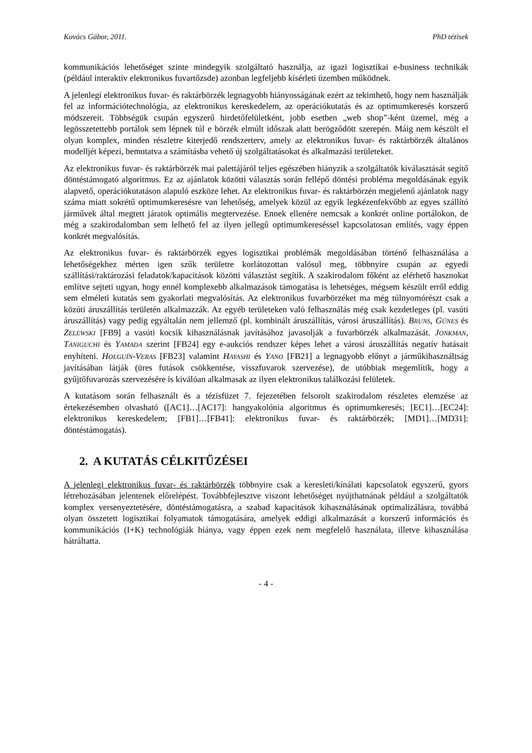Kovács Gábor, 2011. PhD tézisek
kommunikációs lehetőséget szinte mindegyik szolgáltató használja, az igazi logisztikai e-business technikák (például interaktív elektronikus fuvartőzsde) azonban legfeljebb kísérleti üzemben működnek.
A jelenlegi elektronikus fuvar- és raktárbörzék legnagyobb hiányosságának ezért az tekinthető, hogy nem használják fel az információtechnológia, az elektronikus kereskedelem, az operációkutatás és az optimumkeresés korszerű módszereit. Többségük csupán egyszerű hirdetőfelületként, jobb esetben „web shop”-ként üzemel, még a legösszetettebb portálok sem lépnek túl e börzék elmúlt időszak alatt berögződött szerepén. Máig nem készült el olyan komplex, minden részletre kiterjedő rendszerterv, amely az elektronikus fuvar- és raktárbörzék általános modelljét képezi, bemutatva a számításba vehető új szolgáltatásokat és alkalmazási területeket.
Az elektronikus fuvar- és raktárbörzék mai palettájáról teljes egészében hiányzik a szolgáltatók kiválasztását segítő döntéstámogató algoritmus. Ez az ajánlatok közötti választás során fellépő döntési probléma megoldásának egyik alapvető, operációkutatáson alapuló eszköze lehet. Az elektronikus fuvar- és raktárbörzén megjelenő ajánlatok nagy száma miatt sokrétű optimumkeresésre van lehetőség, amelyek közül az egyik legkézenfekvőbb az egyes szállító járművek által megtett járatok optimális megtervezése. Ennek ellenére nemcsak a konkrét online portálokon, de még a szakirodalomban sem lelhető fel az ilyen jellegű optimumkereséssel kapcsolatosan említés, vagy éppen konkrét megvalósítás.
Az elektronikus fuvar- és raktárbörzék egyes logisztikai problémák megoldásában történő felhasználása a lehetőségekhez mérten igen szűk területre korlátozottan valósul meg, többnyire csupán az egyedi szállítási/raktározási feladatok/kapacitások közötti választást segítik. A szakirodalom főként az elérhető hasznokat említve sejteti ugyan, hogy ennél komplexebb alkalmazások támogatása is lehetséges, mégsem készült erről eddig sem elméleti kutatás sem gyakorlati megvalósítás. Az elektronikus fuvarbörzéket ma még túlnyomórészt csak a közúti áruszállítás területén alkalmazzák. Az egyéb területeken való felhasználás még csak kezdetleges (pl. vasúti áruszállítás) vagy pedig egyáltalán nem jellemző (pl. kombinált áruszállítás, városi áruszállítás). BRUNS, GÜNES és ZELEWSKI [FB9] a vasúti kocsik kihasználásnak javításához javasolják a fuvarbörzék alkalmazását. JONKMAN, TANIGUCHI és YAMADA szerint [FB24] egy e-aukciós rendszer képes lehet a városi áruszállítás negatív hatásait enyhíteni. HOLGUÍN-V ERAS [FB23] valamint HAYASHI és YANO [FB21] a legnagyobb előnyt a járműkihasználtság javításában látják (üres futások csökkentése, visszfuvarok szervezése), de utóbbiak megemlítik, hogy a gyűjtőfuvarozás szervezésére is kiválóan alkalmasak az ilyen elektronikus találkozási felületek.
A kutatásom során felhasznált és a tézisfüzet 7. fejezetében felsorolt szakirodalom részletes elemzése az értekezésemben olvasható ([AC1]…[AC17]: hangyakolónia algoritmus és optimumkeresés; [EC1]…[EC24]: elektronikus kereskedelem; [FB1]…[FB41]: elektronikus fuvar- és raktárbörzék; [MD1]…[MD31]: döntéstámogatás).
2. A KUTATÁS CÉLKITŰZÉSEI
A jelenlegi elektronikus fuvar- és raktárbörzék többnyire csak a keresleti/kínálati kapcsolatok egyszerű, gyors létrehozásában jelentenek előrelépést. Továbbfejlesztve viszont lehetőséget nyújthatnának például a szolgáltatók komplex versenyeztetésére, döntéstámogatásra, a szabad kapacitások kihasználásának optimalizálásra, továbbá olyan összetett logisztikai folyamatok támogatására, amelyek eddigi alkalmazását a korszerű információs és kommunikációs (I+K) technológiák hiánya, vagy éppen ezek nem megfelelő használata, illetve kihasználása hátráltatta.
- 4 -